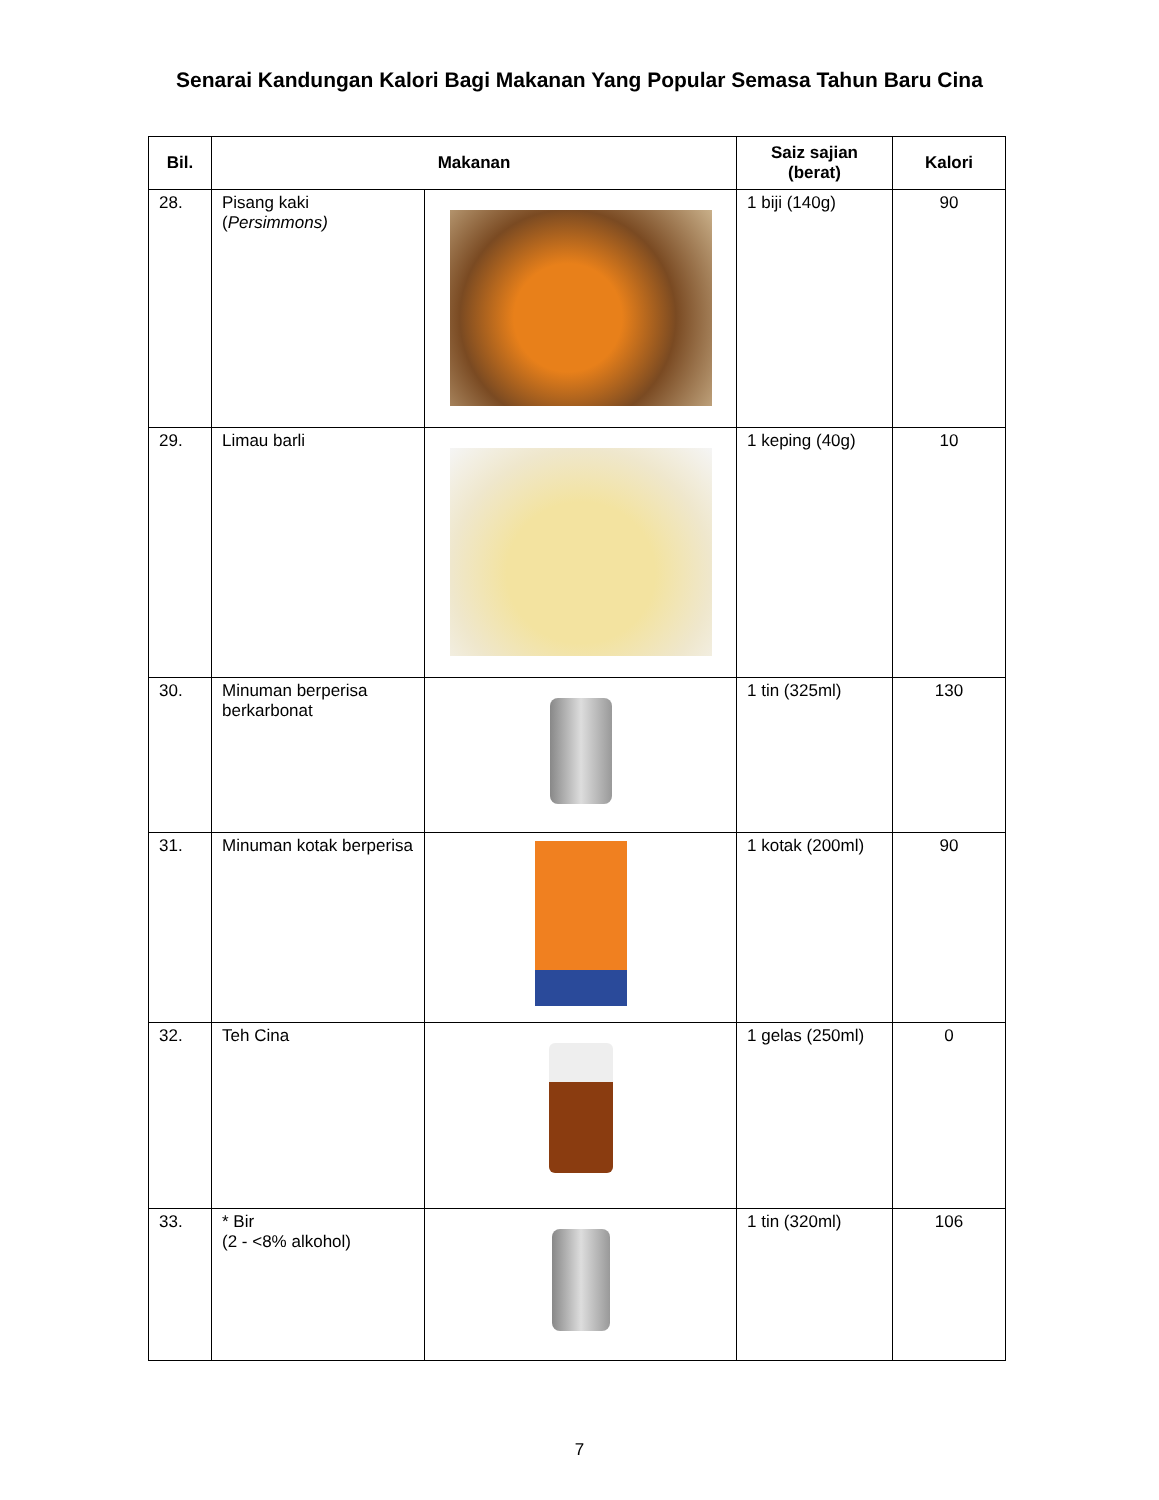Senarai Kandungan Kalori Bagi Makanan Yang Popular Semasa Tahun Baru Cina
| Bil. | Makanan | | Saiz sajian (berat) | Kalori |
| --- | --- | --- | --- | --- |
| 28. | Pisang kaki ( Persimmons) | | 1 biji (140g) | 90 |
| 29. | Limau barli | | 1 keping (40g) | 10 |
| 30. | Minuman berperisa berkarbonat | | 1 tin (325ml) | 130 |
| 31. | Minuman kotak berperisa | | 1 kotak (200ml) | 90 |
| 32. | Teh Cina | | 1 gelas (250ml) | 0 |
| 33. | * Bir (2 - <8% alkohol) | | 1 tin (320ml) | 106 |
7